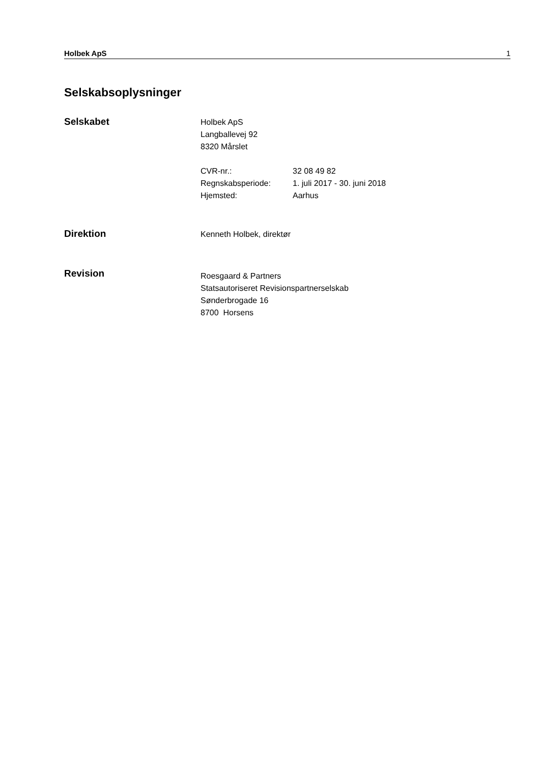Holbek ApS 1
Selskabsoplysninger
Selskabet
Holbek ApS
Langballevej 92
8320 Mårslet
CVR-nr.: 32 08 49 82
Regnskabsperiode: 1. juli 2017 - 30. juni 2018
Hjemsted: Aarhus
Direktion
Kenneth Holbek, direktør
Revision
Roesgaard & Partners
Statsautoriseret Revisionspartnerselskab
Sønderbrogade 16
8700 Horsens